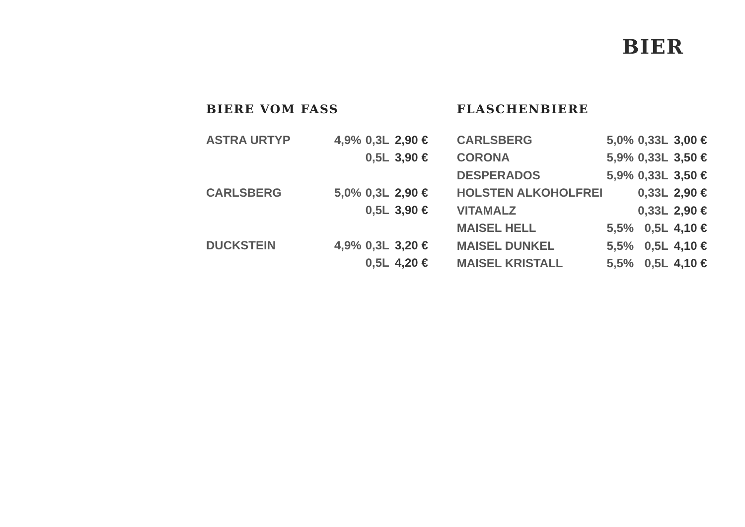BIER
BIERE VOM FASS
| ASTRA URTYP | 4,9% | 0,3L | 2,90 € |
| | | 0,5L | 3,90 € |
| CARLSBERG | 5,0% | 0,3L | 2,90 € |
| | | 0,5L | 3,90 € |
| DUCKSTEIN | 4,9% | 0,3L | 3,20 € |
| | | 0,5L | 4,20 € |
FLASCHENBIERE
| CARLSBERG | 5,0% | 0,33L | 3,00 € |
| CORONA | 5,9% | 0,33L | 3,50 € |
| DESPERADOS | 5,9% | 0,33L | 3,50 € |
| HOLSTEN ALKOHOLFREI | | 0,33L | 2,90 € |
| VITAMALZ | | 0,33L | 2,90 € |
| MAISEL HELL | 5,5% | 0,5L | 4,10 € |
| MAISEL DUNKEL | 5,5% | 0,5L | 4,10 € |
| MAISEL KRISTALL | 5,5% | 0,5L | 4,10 € |